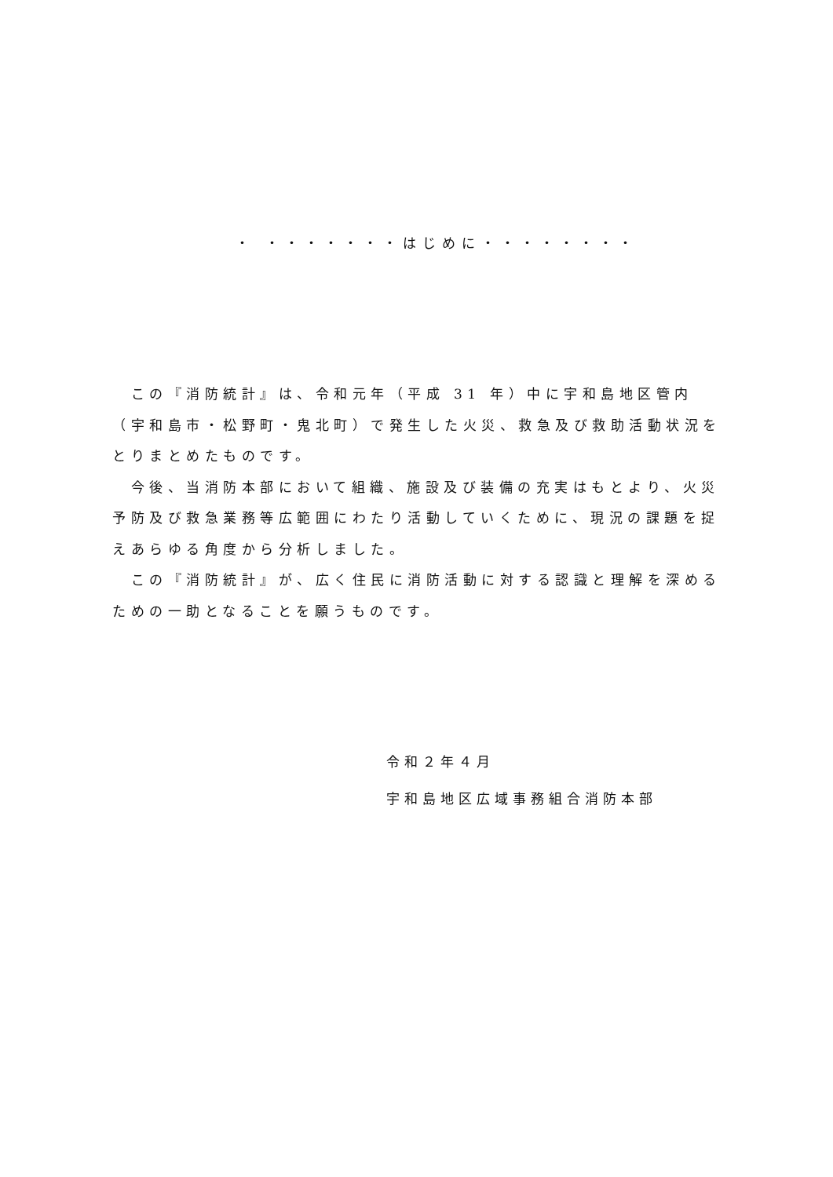・ ・・・・・・・はじめに・・・・・・・・
　この『消防統計』は、令和元年（平成 31 年）中に宇和島地区管内（宇和島市・松野町・鬼北町）で発生した火災、救急及び救助活動状況をとりまとめたものです。
　今後、当消防本部において組織、施設及び装備の充実はもとより、火災予防及び救急業務等広範囲にわたり活動していくために、現況の課題を捉えあらゆる角度から分析しました。
　この『消防統計』が、広く住民に消防活動に対する認識と理解を深めるための一助となることを願うものです。
令和２年４月
宇和島地区広域事務組合消防本部